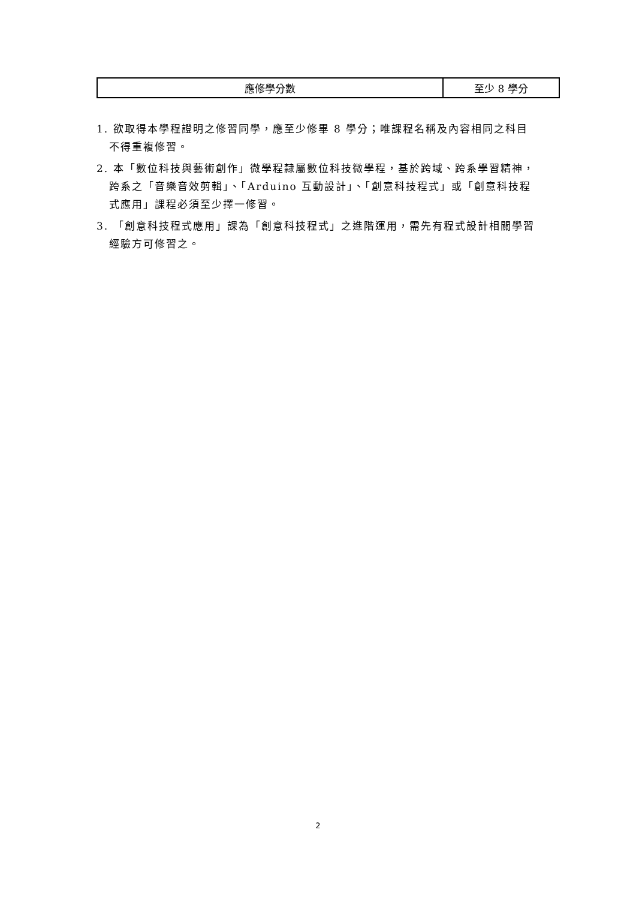| 應修學分數 | 至少 8 學分 |
1. 欲取得本學程證明之修習同學，應至少修畢 8 學分；唯課程名稱及內容相同之科目不得重複修習。
2. 本「數位科技與藝術創作」微學程隸屬數位科技微學程，基於跨域、跨系學習精神，跨系之「音樂音效剪輯」、「Arduino 互動設計」、「創意科技程式」或「創意科技程式應用」課程必須至少擇一修習。
3. 「創意科技程式應用」課為「創意科技程式」之進階運用，需先有程式設計相關學習經驗方可修習之。
2